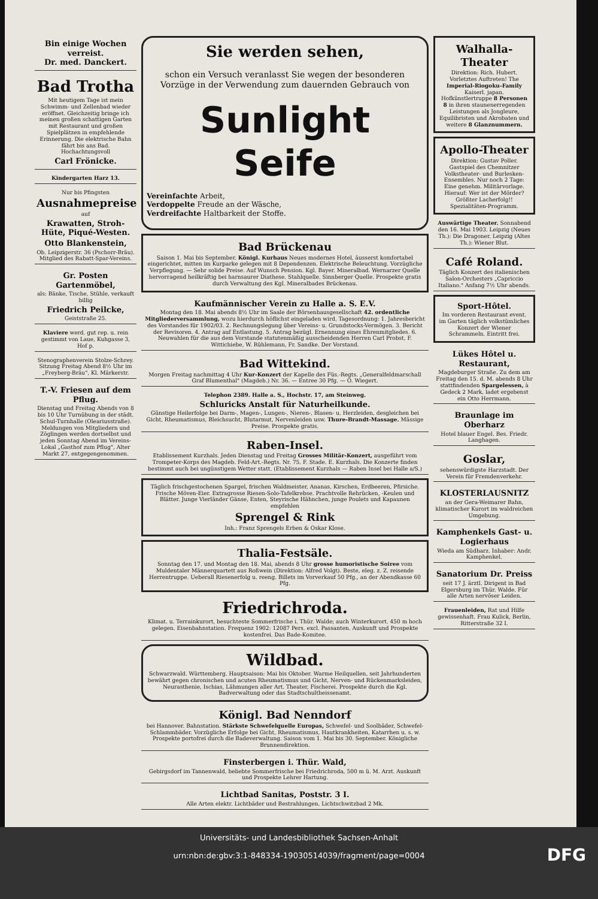Bin einige Wochen verreist.
Dr. med. Danckert.
Bad Trotha
Mit heutigem Tage ist mein Schwimm- und Zellenbad wieder eröffnet. Gleichzeitig bringe ich meinen großen schattigen Garten mit Restaurant und großen Spielplätzen in empfehlende Erinnerung. Die elektrische Bahn fährt bis ans Bad.
Hochachtungsvoll
Carl Frönicke.
Kindergarten Harz 13.
Nur bis Pfingsten
Ausnahmepreise
auf
Krawatten, Stroh-Hüte, Piqué-Westen.
Otto Blankenstein,
Ob. Leipzigerstr. 36 (Pschorr-Bräu). Mitglied des Rabatt-Spar-Vereins.
Gr. Posten Gartenmöbel,
als: Bänke, Tische, Stühle, verkauft billig
Friedrich Peilcke,
Geiststraße 25.
Klaviere werd. gut rep. u. rein gestimmt von Laue, Kuhgasse 3, Hof p.
Stenographenverein Stolze-Schrey. Sitzung Freitag Abend 8½ Uhr im „Freyberg-Bräu", Kl. Märkerstr.
T.-V. Friesen auf dem Pflug.
Dienstag und Freitag Abends von 8 bis 10 Uhr Turnübung in der städt. Schul-Turnhalle (Oleariusstraße). Meldungen von Mitgliedern und Zöglingen werden dortselbst und jeden Sonntag Abend im Vereins-Lokal „Gasthof zum Pflug", Alter Markt 27, entgegengenommen.
Sie werden sehen,
schon ein Versuch veranlasst Sie wegen der besonderen Vorzüge in der Verwendung zum dauernden Gebrauch von
Sunlight Seife
Vereinfachte Arbeit,
Verdoppelte Freude an der Wäsche,
Verdreifachte Haltbarkeit der Stoffe.
Bad Brückenau
Saison 1. Mai bis September. Königl. Kurhaus Neues modernes Hotel, äusserst komfortabel eingerichtet, mitten im Kurparke gelegen mit 8 Dependenzen. Elektrische Beleuchtung. Vorzügliche Verpflegung. — Sehr solide Preise. Auf Wunsch Pension. Kgl. Bayer. Mineralbad. Wernarzer Quelle hervorragend heilkräftig bei harnsaurer Diathese. Stahlquelle. Sinnberger Quelle. Prospekte gratis durch Verwaltung des Kgl. Mineralbades Brückenau.
Kaufmännischer Verein zu Halle a. S. E.V.
Montag den 18. Mai abends 8½ Uhr im Saale der Börsenhausgesellschaft 42. ordentliche Mitgliederversammlung, wozu hierdurch höflichst eingeladen wird. Tagesordnung: 1. Jahresbericht des Vorstandes für 1902/03. 2. Rechnungslegung über Vereins- u. Grundstocks-Vermögen. 3. Bericht der Revisoren. 4. Antrag auf Entlastung. 5. Antrag bezügl. Ernennung eines Ehrenmitgliedes. 6. Neuwahlen für die aus dem Vorstande statutenmäßig ausscheidenden Herren Carl Probst, F. Wittichiebe, W. Rühlemann, Fr. Sandke. Der Vorstand.
Bad Wittekind.
Morgen Freitag nachmittag 4 Uhr Kur-Konzert der Kapelle des Füs.-Regts. „Generalfeldmarschall Graf Blumenthal" (Magdeb.) Nr. 36. — Entree 30 Pfg. — O. Wiegert.
Telephon 2389. Halle a. S., Hochstr. 17, am Steinweg.
Schluricks Anstalt für Naturheilkunde.
Günstige Heilerfolge bei Darm-, Magen-, Lungen-, Nieren-, Blasen- u. Herzleiden, desgleichen bei Gicht, Rheumatismus, Bleichsucht, Blutarmut, Nervenleiden usw. Thure-Brandt-Massage. Mässige Preise. Prospekte gratis.
Raben-Insel.
Etablissement Kurzhals. Jeden Dienstag und Freitag Grosses Militär-Konzert, ausgeführt vom Trompeter-Korps des Magdeb. Feld-Art.-Regts. Nr. 75. F. Stade. E. Kurzhals. Die Konzerte finden bestimmt auch bei ungünstigem Wetter statt. (Etablissement Kurzhals — Raben Insel bei Halle a/S.)
Täglich frischgestochenen Spargel, frischen Waldmeister, Ananas, Kirschen, Erdbeeren, Pfirsiche. Frische Möven-Eier. Extragrosse Riesen-Solo-Tafelkrebse. Prachtvolle Rehrücken, -Keulen und Blätter. Junge Vierländer Gänse, Enten, Steyrische Hähnchen, junge Poulets und Kapaunen empfehlen
Sprengel & Rink
Inh.: Franz Sprengels Erben & Oskar Klose.
Thalia-Festsäle.
Sonntag den 17. und Montag den 18. Mai, abends 8 Uhr grosse humoristische Soiree vom Muldentaler Männerquartett aus Roßwein (Direktion: Alfred Volgt). Beste, eleg. z. Z. reisende Herrentruppe. Ueberall Riesenerfolg u. reeng. Billets im Vorverkauf 50 Pfg., an der Abendkasse 60 Pfg.
Friedrichroda.
Klimat. u. Terrainkurort, besuchteste Sommerfrische i. Thür. Walde; auch Winterkurort. 450 m hoch gelegen. Eisenbahnstation. Frequenz 1902: 12087 Pers. excl. Passanten. Auskunft und Prospekte kostenfrei. Das Bade-Komitee.
Wildbad.
Schwarzwald. Württemberg. Hauptsaison: Mai bis Oktober. Warme Heilquellen, seit Jahrhunderten bewährt gegen chronischen und acuten Rheumatismus und Gicht, Nerven- und Rückenmarksleiden, Neurasthenie, Ischias, Lähmungen aller Art. Theater, Fischerei. Prospekte durch die Kgl. Badverwaltung oder das Stadtschultheissenamt.
Königl. Bad Nenndorf
bei Hannover. Bahnstation. Stärkste Schwefelquelle Europas, Schwefel- und Soolbäder, Schwefel-Schlammbäder. Vorzügliche Erfolge bei Gicht, Rheumatismus, Hautkrankheiten, Katarrhen u. s. w. Prospekte portofrei durch die Badeverwaltung. Saison vom 1. Mai bis 30. September. Königliche Brunnendirektion.
Finsterbergen i. Thür. Wald,
Gebirgsdorf im Tannenwald, beliebte Sommerfrische bei Friedrichroda, 500 m ü. M. Arzt. Auskunft und Prospekte Lehrer Hartung.
Lichtbad Sanitas, Poststr. 3 I.
Alle Arten elektr. Lichtbäder und Bestrahlungen. Lichtschwitzbad 2 Mk.
Walhalla-Theater
Direktion: Rich. Hubert. Vorletztes Auftreten! The Imperial-Riogoku-Family Kaiserl. japan. Hofkünstlertruppe 8 Personen 8 in ihren staunenerregenden Leistungen als Jongleure, Equilibristen und Akrobaten und weitere 8 Glanznummern.
Apollo-Theater
Direktion: Gustav Poller. Gastspiel des Chemnitzer Volkstheater- und Burlesken-Ensembles. Nur noch 2 Tage: Eine genehm. Militärvorlage. Hierauf: Wer ist der Mörder? Größter Lacherfolg!! Spezialitäten-Programm.
Auswärtige Theater. Sonnabend den 16. Mai 1903. Leipzig (Neues Th.): Die Dragoner. Leipzig (Altes Th.): Wiener Blut.
Café Roland.
Täglich Konzert des italienischen Salon-Orchesters „Capriccio Italiano." Anfang 7½ Uhr abends.
Sport-Hôtel.
Im vorderen Restaurant event. im Garten täglich volkstümliches Konzert der Wiener Schrammeln. Eintritt frei.
Lükes Hôtel u. Restaurant,
Magdeburger Straße. Zu dem am Freitag den 15. d. M. abends 8 Uhr stattfindenden Spargelessen, à Gedeck 2 Mark, ladet ergebenst ein Otto Herrmann.
Braunlage im Oberharz
Hotel blauer Engel. Bes. Friedr. Langhagen.
Goslar,
sehenswürdigste Harzstadt. Der Verein für Fremdenverkehr.
KLOSTERLAUSNITZ
an der Gera-Weimarer Bahn, klimatischer Kurort im waldreichen Umgebung.
Kamphenkels Gast- u. Logierhaus
Wieda am Südharz. Inhaber: Andr. Kamphenkel.
Sanatorium Dr. Preiss
seit 17 J. ärztl. Dirigent in Bad Elgersburg im Thür. Walde. Für alle Arten nervöser Leiden.
Frauenleiden, Rat und Hilfe gewissenhaft. Frau Kulick, Berlin, Ritterstraße 32 I.
Universitäts- und Landesbibliothek Sachsen-Anhalt
urn:nbn:de:gbv:3:1-848334-19030514039/fragment/page=0004
DFG